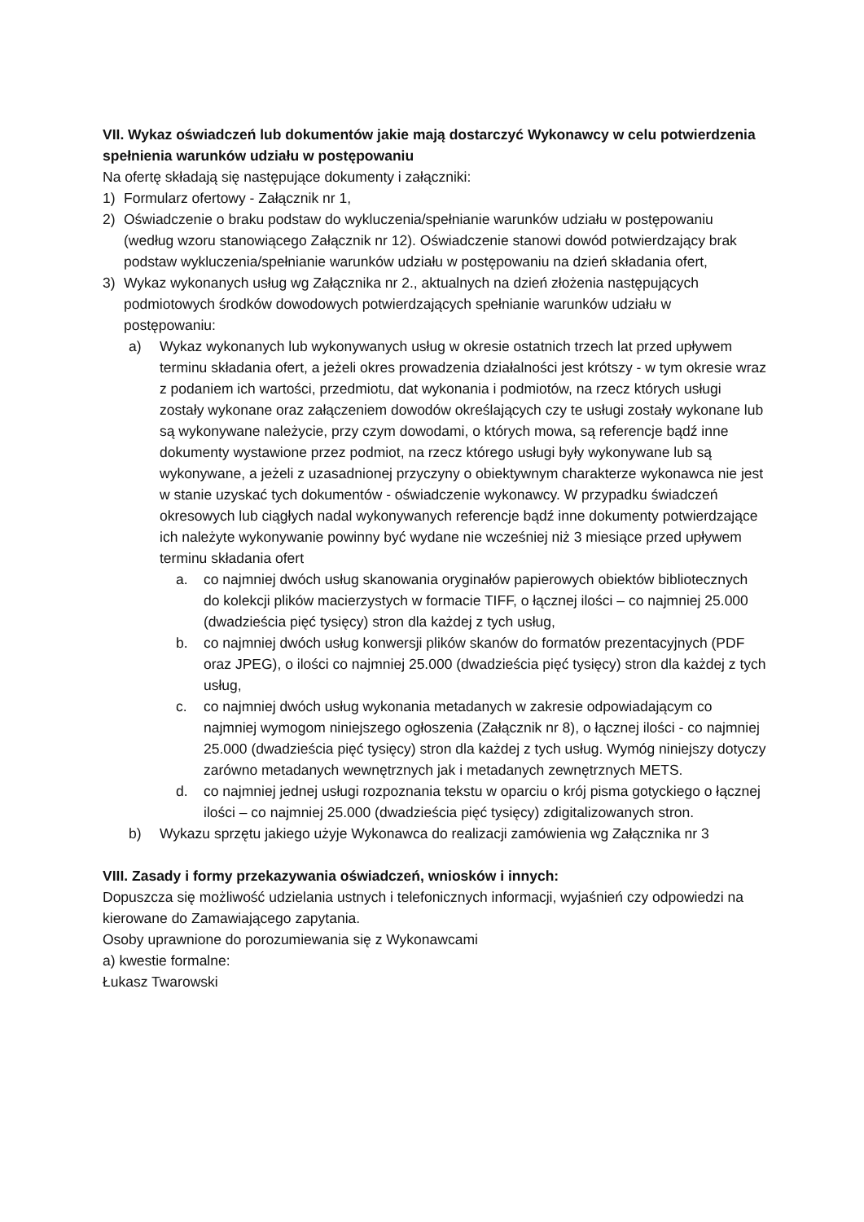VII. Wykaz oświadczeń lub dokumentów jakie mają dostarczyć Wykonawcy w celu potwierdzenia spełnienia warunków udziału w postępowaniu
Na ofertę składają się następujące dokumenty i załączniki:
1) Formularz ofertowy - Załącznik nr 1,
2) Oświadczenie o braku podstaw do wykluczenia/spełnianie warunków udziału w postępowaniu (według wzoru stanowiącego Załącznik nr 12). Oświadczenie stanowi dowód potwierdzający brak podstaw wykluczenia/spełnianie warunków udziału w postępowaniu na dzień składania ofert,
3) Wykaz wykonanych usług wg Załącznika nr 2., aktualnych na dzień złożenia następujących podmiotowych środków dowodowych potwierdzających spełnianie warunków udziału w postępowaniu:
a) Wykaz wykonanych lub wykonywanych usług w okresie ostatnich trzech lat przed upływem terminu składania ofert, a jeżeli okres prowadzenia działalności jest krótszy - w tym okresie wraz z podaniem ich wartości, przedmiotu, dat wykonania i podmiotów, na rzecz których usługi zostały wykonane oraz załączeniem dowodów określających czy te usługi zostały wykonane lub są wykonywane należycie, przy czym dowodami, o których mowa, są referencje bądź inne dokumenty wystawione przez podmiot, na rzecz którego usługi były wykonywane lub są wykonywane, a jeżeli z uzasadnionej przyczyny o obiektywnym charakterze wykonawca nie jest w stanie uzyskać tych dokumentów - oświadczenie wykonawcy. W przypadku świadczeń okresowych lub ciągłych nadal wykonywanych referencje bądź inne dokumenty potwierdzające ich należyte wykonywanie powinny być wydane nie wcześniej niż 3 miesiące przed upływem terminu składania ofert
a. co najmniej dwóch usług skanowania oryginałów papierowych obiektów bibliotecznych do kolekcji plików macierzystych w formacie TIFF, o łącznej ilości – co najmniej 25.000 (dwadzieścia pięć tysięcy) stron dla każdej z tych usług,
b. co najmniej dwóch usług konwersji plików skanów do formatów prezentacyjnych (PDF oraz JPEG), o ilości co najmniej 25.000 (dwadzieścia pięć tysięcy) stron dla każdej z tych usług,
c. co najmniej dwóch usług wykonania metadanych w zakresie odpowiadającym co najmniej wymogom niniejszego ogłoszenia (Załącznik nr 8), o łącznej ilości - co najmniej 25.000 (dwadzieścia pięć tysięcy) stron dla każdej z tych usług. Wymóg niniejszy dotyczy zarówno metadanych wewnętrznych jak i metadanych zewnętrznych METS.
d. co najmniej jednej usługi rozpoznania tekstu w oparciu o krój pisma gotyckiego o łącznej ilości – co najmniej 25.000 (dwadzieścia pięć tysięcy) zdigitalizowanych stron.
b) Wykazu sprzętu jakiego użyje Wykonawca do realizacji zamówienia wg Załącznika nr 3
VIII. Zasady i formy przekazywania oświadczeń, wniosków i innych:
Dopuszcza się możliwość udzielania ustnych i telefonicznych informacji, wyjaśnień czy odpowiedzi na kierowane do Zamawiającego zapytania.
Osoby uprawnione do porozumiewania się z Wykonawcami
a) kwestie formalne:
Łukasz Twarowski